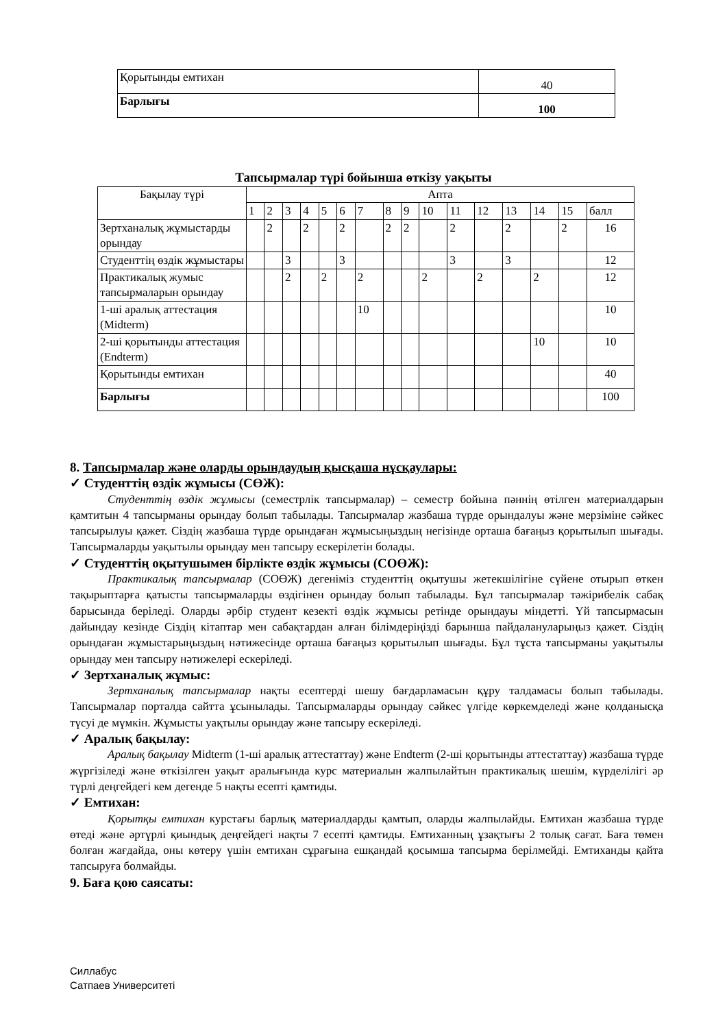| Қорытынды емтихан | 40 |
| Барлығы | 100 |
Тапсырмалар түрі бойынша өткізу уақыты
| Бақылау түрі | Апта | | | | | | | | | | | | | | | |
| --- | --- | --- | --- | --- | --- | --- | --- | --- | --- | --- | --- | --- | --- | --- | --- | --- |
| | 1 | 2 | 3 | 4 | 5 | 6 | 7 | 8 | 9 | 10 | 11 | 12 | 13 | 14 | 15 | балл |
| Зертханалық жұмыстарды орындау | | 2 | | 2 | | 2 | | 2 | 2 | | 2 | | 2 | | 2 | 16 |
| Студенттің өздік жұмыстары | | | 3 | | | 3 | | | | | 3 | | 3 | | | 12 |
| Практикалық жумыс тапсырмаларын орындау | | | 2 | | 2 | | 2 | | | 2 | | 2 | | 2 | | 12 |
| 1-ші аралық аттестация (Midterm) | | | | | | | 10 | | | | | | | | | 10 |
| 2-ші қорытынды аттестация (Endterm) | | | | | | | | | | | | | | 10 | | 10 |
| Қорытынды емтихан | | | | | | | | | | | | | | | | 40 |
| Барлығы | | | | | | | | | | | | | | | | 100 |
8. Тапсырмалар және оларды орындаудың қысқаша нұсқаулары:
✓ Студенттің өздік жұмысы (СӨЖ):
Студенттің өздік жұмысы (семестрлік тапсырмалар) – семестр бойына пәннің өтілген материалдарын қамтитын 4 тапсырманы орындау болып табылады. Тапсырмалар жазбаша түрде орындалуы және мерзіміне сәйкес тапсырылуы қажет. Сіздің жазбаша түрде орындаған жұмысыңыздың негізінде орташа бағаңыз қорытылып шығады. Тапсырмаларды уақытылы орындау мен тапсыру ескерілетін болады.
✓ Студенттің оқытушымен бірлікте өздік жұмысы (СОӨЖ):
Практикалық тапсырмалар (СОӨЖ) дегеніміз студенттің оқытушы жетекшілігіне сүйене отырып өткен тақырыптарға қатысты тапсырмаларды өздігінен орындау болып табылады. Бұл тапсырмалар тәжірибелік сабақ барысында беріледі. Оларды әрбір студент кезекті өздік жұмысы ретінде орындауы міндетті. Үй тапсырмасын дайындау кезінде Сіздің кітаптар мен сабақтардан алған білімдеріңізді барынша пайдалануларыңыз қажет. Сіздің орындаған жұмыстарыңыздың нәтижесінде орташа бағаңыз қорытылып шығады. Бұл тұста тапсырманы уақытылы орындау мен тапсыру нәтижелері ескеріледі.
✓ Зертханалық жұмыс:
Зертханалық тапсырмалар нақты есептерді шешу бағдарламасын құру талдамасы болып табылады. Тапсырмалар порталда сайтта ұсынылады. Тапсырмаларды орындау сәйкес үлгіде көркемделеді және қолданысқа түсуі де мүмкін. Жұмысты уақтылы орындау және тапсыру ескеріледі.
✓ Аралық бақылау:
Аралық бақылау Midterm (1-ші аралық аттестаттау) және Endterm (2-ші қорытынды аттестаттау) жазбаша түрде жүргізіледі және өткізілген уақыт аралығында курс материалын жалпылайтын практикалық шешім, күрделілігі әр түрлі деңгейдегі кем дегенде 5 нақты есепті қамтиды.
✓ Емтихан:
Қорытқы емтихан курстағы барлық материалдарды қамтып, оларды жалпылайды. Емтихан жазбаша түрде өтеді және әртүрлі қиындық деңгейдегі нақты 7 есепті қамтиды. Емтиханның ұзақтығы 2 толық сағат. Баға төмен болған жағдайда, оны көтеру үшін емтихан сұрағына ешқандай қосымша тапсырма берілмейді. Емтиханды қайта тапсыруға болмайды.
9. Баға қою саясаты:
Силлабус
Сатпаев Университеті